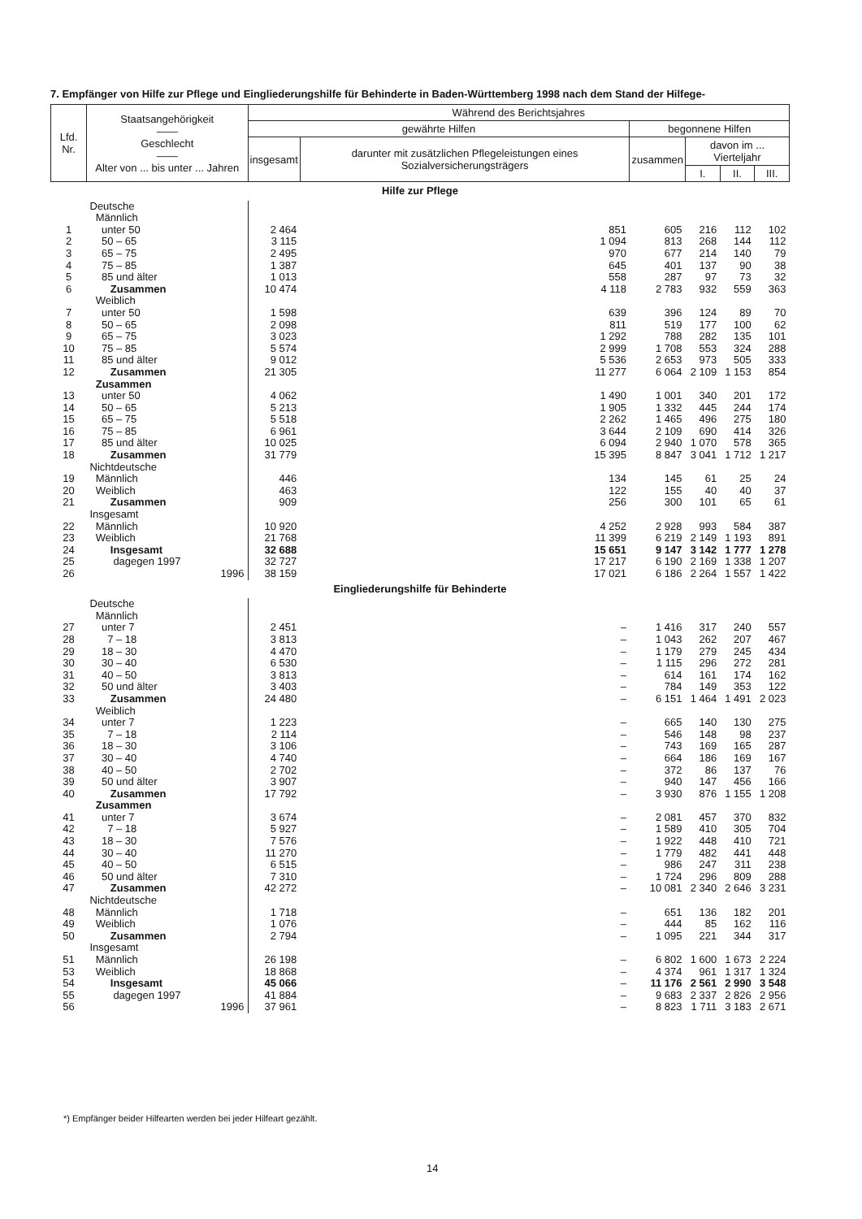7. Empfänger von Hilfe zur Pflege und Eingliederungshilfe für Behinderte in Baden-Württemberg 1998 nach dem Stand der Hilfege-
| Lfd. Nr. | Staatsangehörigkeit —— Geschlecht —— Alter von ... bis unter ... Jahren | Während des Berichtsjahres | | | | | |
| --- | --- | --- | --- | --- | --- | --- | --- |
| | | gewährte Hilfen | | begonnene Hilfen | | | |
| | | insgesamt | darunter mit zusätzlichen Pflegeleistungen eines Sozialversicherungsträgers | zusammen | davon im ... Vierteljahr | | |
| | | | | | I. | II. | III. |
| Hilfe zur Pflege | | | | | | | |
| | Deutsche Männlich | | | | | | |
| 1 | unter 50 | 2 464 | 851 | 605 | 216 | 112 | 102 |
| 2 | 50 – 65 | 3 115 | 1 094 | 813 | 268 | 144 | 112 |
| 3 | 65 – 75 | 2 495 | 970 | 677 | 214 | 140 | 79 |
| 4 | 75 – 85 | 1 387 | 645 | 401 | 137 | 90 | 38 |
| 5 | 85 und älter | 1 013 | 558 | 287 | 97 | 73 | 32 |
| 6 | Zusammen | 10 474 | 4 118 | 2 783 | 932 | 559 | 363 |
| | Weiblich | | | | | | |
| 7 | unter 50 | 1 598 | 639 | 396 | 124 | 89 | 70 |
| 8 | 50 – 65 | 2 098 | 811 | 519 | 177 | 100 | 62 |
| 9 | 65 – 75 | 3 023 | 1 292 | 788 | 282 | 135 | 101 |
| 10 | 75 – 85 | 5 574 | 2 999 | 1 708 | 553 | 324 | 288 |
| 11 | 85 und älter | 9 012 | 5 536 | 2 653 | 973 | 505 | 333 |
| 12 | Zusammen | 21 305 | 11 277 | 6 064 | 2 109 | 1 153 | 854 |
| | Zusammen | | | | | | |
| 13 | unter 50 | 4 062 | 1 490 | 1 001 | 340 | 201 | 172 |
| 14 | 50 – 65 | 5 213 | 1 905 | 1 332 | 445 | 244 | 174 |
| 15 | 65 – 75 | 5 518 | 2 262 | 1 465 | 496 | 275 | 180 |
| 16 | 75 – 85 | 6 961 | 3 644 | 2 109 | 690 | 414 | 326 |
| 17 | 85 und älter | 10 025 | 6 094 | 2 940 | 1 070 | 578 | 365 |
| 18 | Zusammen | 31 779 | 15 395 | 8 847 | 3 041 | 1 712 | 1 217 |
| | Nichtdeutsche | | | | | | |
| 19 | Männlich | 446 | 134 | 145 | 61 | 25 | 24 |
| 20 | Weiblich | 463 | 122 | 155 | 40 | 40 | 37 |
| 21 | Zusammen | 909 | 256 | 300 | 101 | 65 | 61 |
| | Insgesamt | | | | | | |
| 22 | Männlich | 10 920 | 4 252 | 2 928 | 993 | 584 | 387 |
| 23 | Weiblich | 21 768 | 11 399 | 6 219 | 2 149 | 1 193 | 891 |
| 24 | Insgesamt | 32 688 | 15 651 | 9 147 | 3 142 | 1 777 | 1 278 |
| 25 | dagegen 1997 | 32 727 | 17 217 | 6 190 | 2 169 | 1 338 | 1 207 |
| 26 | 1996 | 38 159 | 17 021 | 6 186 | 2 264 | 1 557 | 1 422 |
| Eingliederungshilfe für Behinderte | | | | | | | |
| | Deutsche Männlich | | | | | | |
| 27 | unter 7 | 2 451 | – | 1 416 | 317 | 240 | 557 |
| 28 | 7 – 18 | 3 813 | – | 1 043 | 262 | 207 | 467 |
| 29 | 18 – 30 | 4 470 | – | 1 179 | 279 | 245 | 434 |
| 30 | 30 – 40 | 6 530 | – | 1 115 | 296 | 272 | 281 |
| 31 | 40 – 50 | 3 813 | – | 614 | 161 | 174 | 162 |
| 32 | 50 und älter | 3 403 | – | 784 | 149 | 353 | 122 |
| 33 | Zusammen | 24 480 | – | 6 151 | 1 464 | 1 491 | 2 023 |
| | Weiblich | | | | | | |
| 34 | unter 7 | 1 223 | – | 665 | 140 | 130 | 275 |
| 35 | 7 – 18 | 2 114 | – | 546 | 148 | 98 | 237 |
| 36 | 18 – 30 | 3 106 | – | 743 | 169 | 165 | 287 |
| 37 | 30 – 40 | 4 740 | – | 664 | 186 | 169 | 167 |
| 38 | 40 – 50 | 2 702 | – | 372 | 86 | 137 | 76 |
| 39 | 50 und älter | 3 907 | – | 940 | 147 | 456 | 166 |
| 40 | Zusammen | 17 792 | – | 3 930 | 876 | 1 155 | 1 208 |
| | Zusammen | | | | | | |
| 41 | unter 7 | 3 674 | – | 2 081 | 457 | 370 | 832 |
| 42 | 7 – 18 | 5 927 | – | 1 589 | 410 | 305 | 704 |
| 43 | 18 – 30 | 7 576 | – | 1 922 | 448 | 410 | 721 |
| 44 | 30 – 40 | 11 270 | – | 1 779 | 482 | 441 | 448 |
| 45 | 40 – 50 | 6 515 | – | 986 | 247 | 311 | 238 |
| 46 | 50 und älter | 7 310 | – | 1 724 | 296 | 809 | 288 |
| 47 | Zusammen | 42 272 | – | 10 081 | 2 340 | 2 646 | 3 231 |
| | Nichtdeutsche | | | | | | |
| 48 | Männlich | 1 718 | – | 651 | 136 | 182 | 201 |
| 49 | Weiblich | 1 076 | – | 444 | 85 | 162 | 116 |
| 50 | Zusammen | 2 794 | – | 1 095 | 221 | 344 | 317 |
| | Insgesamt | | | | | | |
| 51 | Männlich | 26 198 | – | 6 802 | 1 600 | 1 673 | 2 224 |
| 53 | Weiblich | 18 868 | – | 4 374 | 961 | 1 317 | 1 324 |
| 54 | Insgesamt | 45 066 | – | 11 176 | 2 561 | 2 990 | 3 548 |
| 55 | dagegen 1997 | 41 884 | – | 9 683 | 2 337 | 2 826 | 2 956 |
| 56 | 1996 | 37 961 | – | 8 823 | 1 711 | 3 183 | 2 671 |
*) Empfänger beider Hilfearten werden bei jeder Hilfeart gezählt.
14